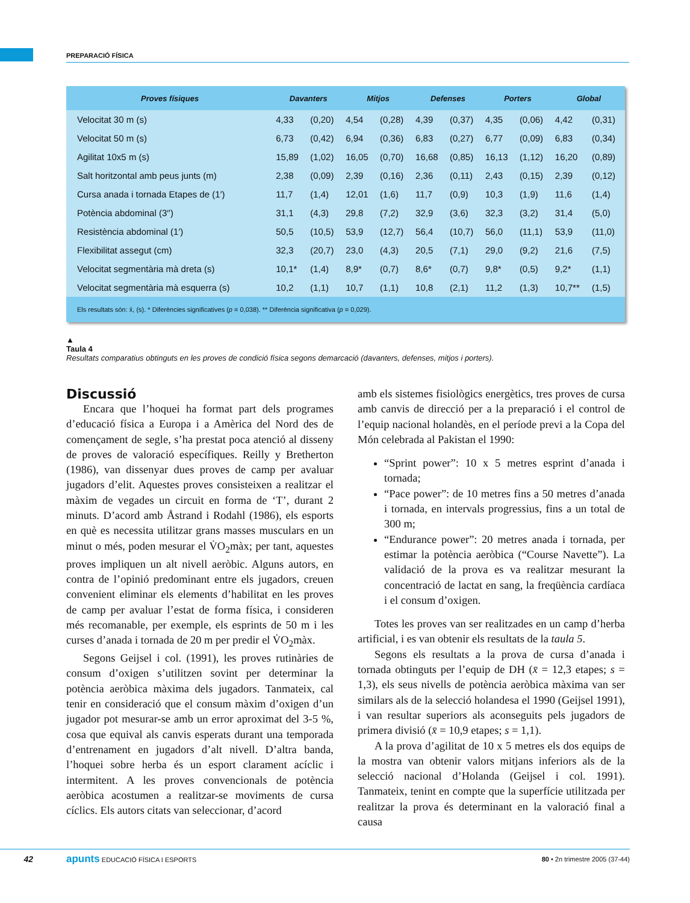PREPARACIÓ FÍSICA
| Proves físiques | Davanters | | Mitjos | | Defenses | | Porters | | Global | |
| --- | --- | --- | --- | --- | --- | --- | --- | --- | --- | --- |
| Velocitat 30 m (s) | 4,33 | (0,20) | 4,54 | (0,28) | 4,39 | (0,37) | 4,35 | (0,06) | 4,42 | (0,31) |
| Velocitat 50 m (s) | 6,73 | (0,42) | 6,94 | (0,36) | 6,83 | (0,27) | 6,77 | (0,09) | 6,83 | (0,34) |
| Agilitat 10x5 m (s) | 15,89 | (1,02) | 16,05 | (0,70) | 16,68 | (0,85) | 16,13 | (1,12) | 16,20 | (0,89) |
| Salt horitzontal amb peus junts (m) | 2,38 | (0,09) | 2,39 | (0,16) | 2,36 | (0,11) | 2,43 | (0,15) | 2,39 | (0,12) |
| Cursa anada i tornada Etapes de (1′) | 11,7 | (1,4) | 12,01 | (1,6) | 11,7 | (0,9) | 10,3 | (1,9) | 11,6 | (1,4) |
| Potència abdominal (3′′) | 31,1 | (4,3) | 29,8 | (7,2) | 32,9 | (3,6) | 32,3 | (3,2) | 31,4 | (5,0) |
| Resistència abdominal (1′) | 50,5 | (10,5) | 53,9 | (12,7) | 56,4 | (10,7) | 56,0 | (11,1) | 53,9 | (11,0) |
| Flexibilitat assegut (cm) | 32,3 | (20,7) | 23,0 | (4,3) | 20,5 | (7,1) | 29,0 | (9,2) | 21,6 | (7,5) |
| Velocitat segmentària mà dreta (s) | 10,1* | (1,4) | 8,9* | (0,7) | 8,6* | (0,7) | 9,8* | (0,5) | 9,2* | (1,1) |
| Velocitat segmentària mà esquerra (s) | 10,2 | (1,1) | 10,7 | (1,1) | 10,8 | (2,1) | 11,2 | (1,3) | 10,7** | (1,5) |
| Els resultats són: x̄, (s). * Diferències significatives ( p = 0,038). ** Diferència significativa ( p = 0,029). | | | | | | | | | | |
▲
Taula 4
Resultats comparatius obtinguts en les proves de condició física segons demarcació (davanters, defenses, mitjos i porters).
Discussió
Encara que l’hoquei ha format part dels programes d’educació física a Europa i a Amèrica del Nord des de començament de segle, s’ha prestat poca atenció al disseny de proves de valoració específiques. Reilly y Bretherton (1986), van dissenyar dues proves de camp per avaluar jugadors d’elit. Aquestes proves consisteixen a realitzar el màxim de vegades un circuit en forma de ‘T’, durant 2 minuts. D’acord amb Åstrand i Rodahl (1986), els esports en què es necessita utilitzar grans masses musculars en un minut o més, poden mesurar el V̇O<sub>2</sub>màx; per tant, aquestes proves impliquen un alt nivell aeròbic. Alguns autors, en contra de l’opinió predominant entre els jugadors, creuen convenient eliminar els elements d’habilitat en les proves de camp per avaluar l’estat de forma física, i consideren més recomanable, per exemple, els esprints de 50 m i les curses d’anada i tornada de 20 m per predir el V̇O<sub>2</sub>màx.
Segons Geijsel i col. (1991), les proves rutinàries de consum d’oxigen s’utilitzen sovint per determinar la potència aeròbica màxima dels jugadors. Tanmateix, cal tenir en consideració que el consum màxim d’oxigen d’un jugador pot mesurar-se amb un error aproximat del 3-5 %, cosa que equival als canvis esperats durant una temporada d’entrenament en jugadors d’alt nivell. D’altra banda, l’hoquei sobre herba és un esport clarament acíclic i intermitent. A les proves convencionals de potència aeròbica acostumen a realitzar-se moviments de cursa cíclics. Els autors citats van seleccionar, d’acord
amb els sistemes fisiològics energètics, tres proves de cursa amb canvis de direcció per a la preparació i el control de l’equip nacional holandès, en el període previ a la Copa del Món celebrada al Pakistan el 1990:
“Sprint power”: 10 x 5 metres esprint d’anada i tornada;
“Pace power”: de 10 metres fins a 50 metres d’anada i tornada, en intervals progressius, fins a un total de 300 m;
“Endurance power”: 20 metres anada i tornada, per estimar la potència aeròbica (“Course Navette”). La validació de la prova es va realitzar mesurant la concentració de lactat en sang, la freqüència cardíaca i el consum d’oxigen.
Totes les proves van ser realitzades en un camp d’herba artificial, i es van obtenir els resultats de la taula 5.
Segons els resultats a la prova de cursa d’anada i tornada obtinguts per l’equip de DH (x̄ = 12,3 etapes; s = 1,3), els seus nivells de potència aeròbica màxima van ser similars als de la selecció holandesa el 1990 (Geijsel 1991), i van resultar superiors als aconseguits pels jugadors de primera divisió (x̄ = 10,9 etapes; s = 1,1).
A la prova d’agilitat de 10 x 5 metres els dos equips de la mostra van obtenir valors mitjans inferiors als de la selecció nacional d’Holanda (Geijsel i col. 1991). Tanmateix, tenint en compte que la superfície utilitzada per realitzar la prova és determinant en la valoració final a causa
42 apunts EDUCACIÓ FÍSICA I ESPORTS 80 • 2n trimestre 2005 (37-44)